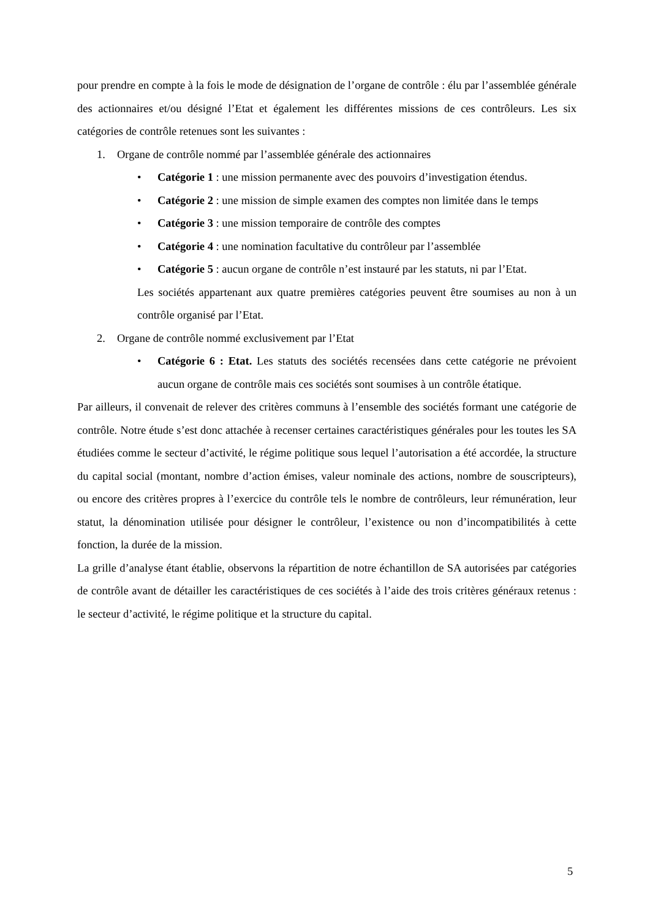pour prendre en compte à la fois le mode de désignation de l’organe de contrôle : élu par l’assemblée générale des actionnaires et/ou désigné l’Etat et également les différentes missions de ces contrôleurs. Les six catégories de contrôle retenues sont les suivantes :
1. Organe de contrôle nommé par l’assemblée générale des actionnaires
• Catégorie 1 : une mission permanente avec des pouvoirs d’investigation étendus.
• Catégorie 2 : une mission de simple examen des comptes non limitée dans le temps
• Catégorie 3 : une mission temporaire de contrôle des comptes
• Catégorie 4 : une nomination facultative du contrôleur par l’assemblée
• Catégorie 5 : aucun organe de contrôle n’est instauré par les statuts, ni par l’Etat.
Les sociétés appartenant aux quatre premières catégories peuvent être soumises au non à un contrôle organisé par l’Etat.
2. Organe de contrôle nommé exclusivement par l’Etat
• Catégorie 6 : Etat. Les statuts des sociétés recensées dans cette catégorie ne prévoient aucun organe de contrôle mais ces sociétés sont soumises à un contrôle étatique.
Par ailleurs, il convenait de relever des critères communs à l’ensemble des sociétés formant une catégorie de contrôle. Notre étude s’est donc attachée à recenser certaines caractéristiques générales pour les toutes les SA étudiées comme le secteur d’activité, le régime politique sous lequel l’autorisation a été accordée, la structure du capital social (montant, nombre d’action émises, valeur nominale des actions, nombre de souscripteurs), ou encore des critères propres à l’exercice du contrôle tels le nombre de contrôleurs, leur rémunération, leur statut, la dénomination utilisée pour désigner le contrôleur, l’existence ou non d’incompatibilités à cette fonction, la durée de la mission.
La grille d’analyse étant établie, observons la répartition de notre échantillon de SA autorisées par catégories de contrôle avant de détailler les caractéristiques de ces sociétés à l’aide des trois critères généraux retenus : le secteur d’activité, le régime politique et la structure du capital.
5